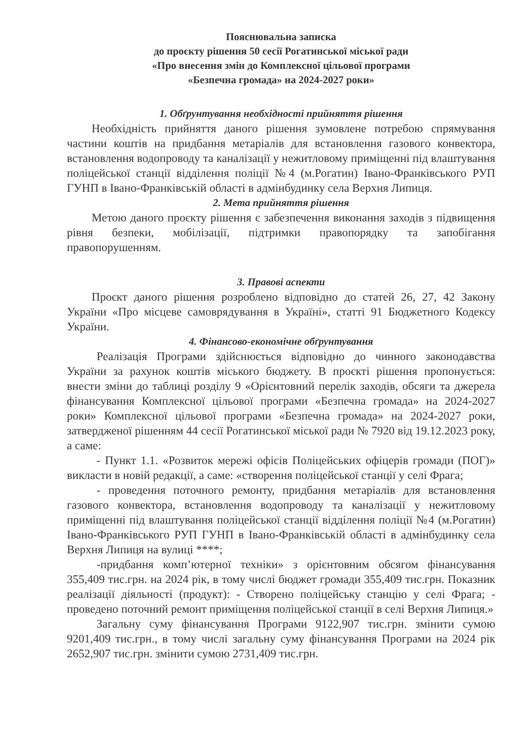Пояснювальна записка
до проєкту рішення 50 сесії Рогатинської міської ради
«Про внесення змін до Комплексної цільової програми
«Безпечна громада» на 2024-2027 роки»
1. Обґрунтування необхідності прийняття рішення
Необхідність прийняття даного рішення зумовлене потребою спрямування частини коштів на придбання метаріалів для встановлення газового конвектора, встановлення водопроводу та каналізації у нежитловому приміщенні під влаштування поліцейської станції відділення поліції №4 (м.Рогатин) Івано-Франківського РУП ГУНП в Івано-Франківській області в адмінбудинку села Верхня Липиця.
2. Мета прийняття рішення
Метою даного проєкту рішення є забезпечення виконання заходів з підвищення рівня безпеки, мобілізації, підтримки правопорядку та запобігання правопорушенням.
3. Правові аспекти
Проєкт даного рішення розроблено відповідно до статей 26, 27, 42 Закону України «Про місцеве самоврядування в Україні», статті 91 Бюджетного Кодексу України.
4. Фінансово-економічне обґрунтування
Реалізація Програми здійснюється відповідно до чинного законодавства України за рахунок коштів міського бюджету. В проєкті рішення пропонується: внести зміни до таблиці розділу 9 «Орієнтовний перелік заходів, обсяги та джерела фінансування Комплексної цільової програми «Безпечна громада» на 2024-2027 роки» Комплексної цільової програми «Безпечна громада» на 2024-2027 роки, затвердженої рішенням 44 сесії Рогатинської міської ради № 7920 від 19.12.2023 року, а саме:
- Пункт 1.1. «Розвиток мережі офісів Поліцейських офіцерів громади (ПОГ)» викласти в новій редакції, а саме: «створення поліцейської станції у селі Фрага;
- проведення поточного ремонту, придбання метаріалів для встановлення газового конвектора, встановлення водопроводу та каналізації у нежитловому приміщенні під влаштування поліцейської станції відділення поліції №4 (м.Рогатин) Івано-Франківського РУП ГУНП в Івано-Франківській області в адмінбудинку села Верхня Липиця на вулиці ****;
-придбання комп’ютерної техніки» з орієнтовним обсягом фінансування 355,409 тис.грн. на 2024 рік, в тому числі бюджет громади 355,409 тис.грн. Показник реалізації діяльності (продукт): - Створено поліцейську станцію у селі Фрага; - проведено поточний ремонт приміщення поліцейської станції в селі Верхня Липиця.»
Загальну суму фінансування Програми 9122,907 тис.грн. змінити сумою 9201,409 тис.грн., в тому числі загальну суму фінансування Програми на 2024 рік 2652,907 тис.грн. змінити сумою 2731,409 тис.грн.